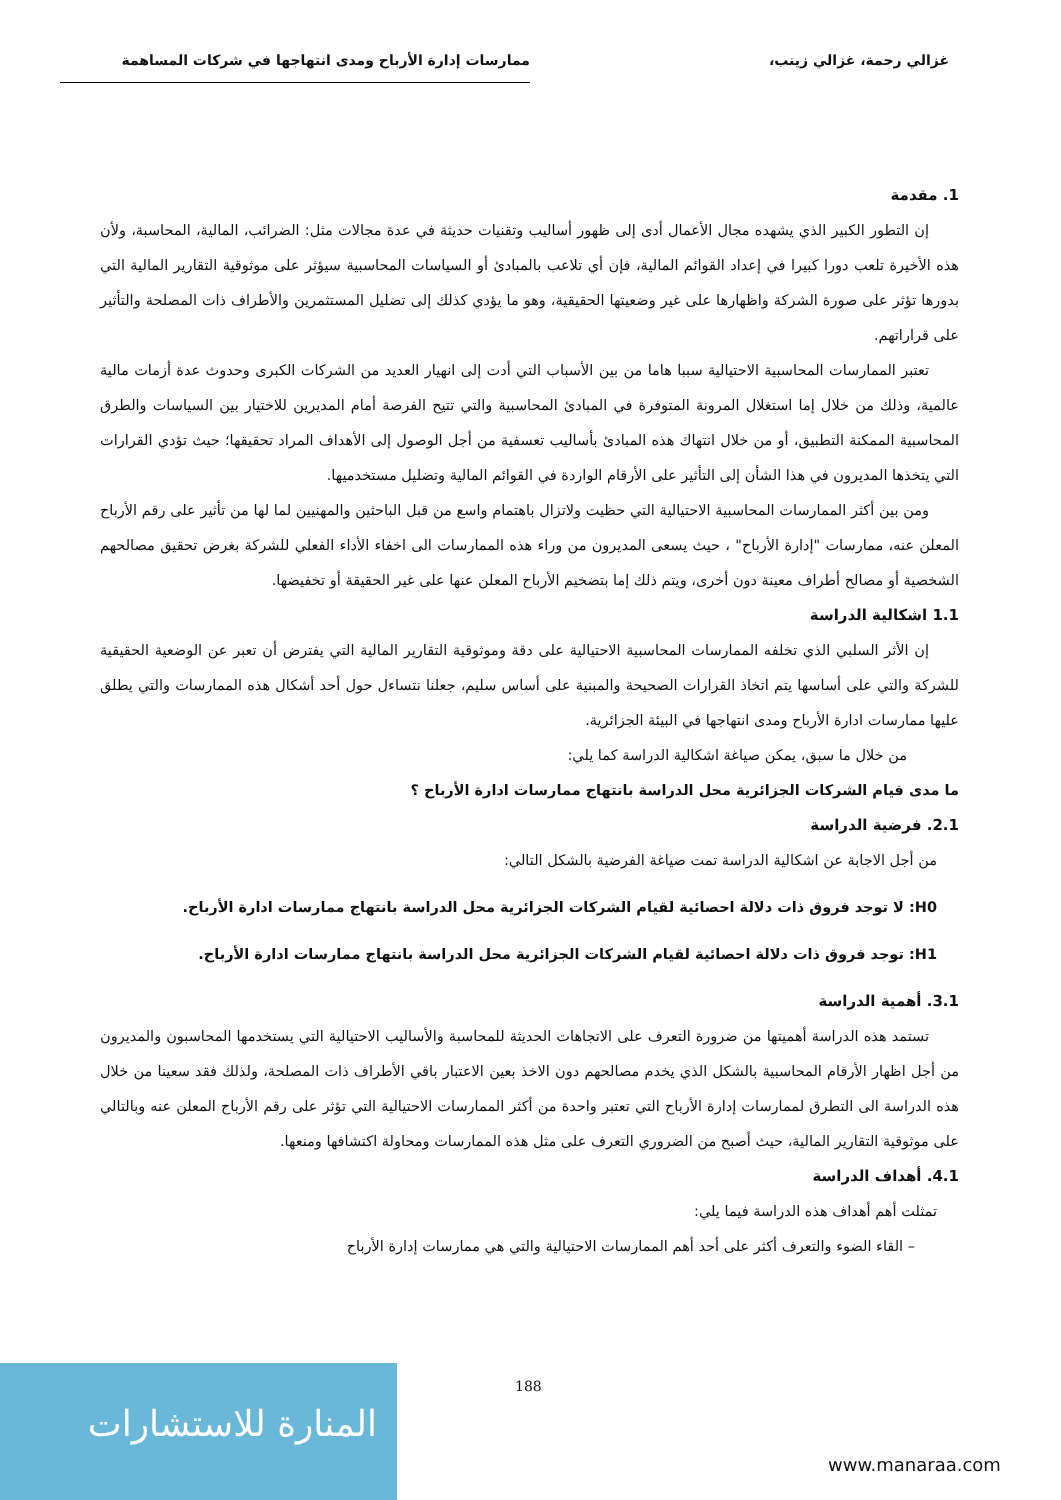غزالي رحمة، غزالي زينب، ممارسات إدارة الأرباح ومدى انتهاجها في شركات المساهمة
1. مقدمة
إن التطور الكبير الذي يشهده مجال الأعمال أدى إلى ظهور أساليب وتقنيات حديثة في عدة مجالات مثل: الضرائب، المالية، المحاسبة، ولأن هذه الأخيرة تلعب دورا كبيرا في إعداد القوائم المالية، فإن أي تلاعب بالمبادئ أو السياسات المحاسبية سيؤثر على موثوقية التقارير المالية التي بدورها تؤثر على صورة الشركة واظهارها على غير وضعيتها الحقيقية، وهو ما يؤدي كذلك إلى تضليل المستثمرين والأطراف ذات المصلحة والتأثير على قراراتهم.
تعتبر الممارسات المحاسبية الاحتيالية سببا هاما من بين الأسباب التي أدت إلى انهيار العديد من الشركات الكبرى وحدوث عدة أزمات مالية عالمية، وذلك من خلال إما استغلال المرونة المتوفرة في المبادئ المحاسبية والتي تتيح الفرصة أمام المديرين للاختيار بين السياسات والطرق المحاسبية الممكنة التطبيق، أو من خلال انتهاك هذه المبادئ بأساليب تعسفية من أجل الوصول إلى الأهداف المراد تحقيقها؛ حيث تؤدي القرارات التي يتخذها المديرون في هذا الشأن إلى التأثير على الأرقام الواردة في القوائم المالية وتضليل مستخدميها.
ومن بين أكثر الممارسات المحاسبية الاحتيالية التي حظيت ولاتزال باهتمام واسع من قبل الباحثين والمهنيين لما لها من تأثير على رقم الأرباح المعلن عنه، ممارسات "إدارة الأرباح" ، حيث يسعى المديرون من وراء هذه الممارسات الى اخفاء الأداء الفعلي للشركة بغرض تحقيق مصالحهم الشخصية أو مصالح أطراف معينة دون أخرى، ويتم ذلك إما بتضخيم الأرباح المعلن عنها على غير الحقيقة أو تخفيضها.
1.1 اشكالية الدراسة
إن الأثر السلبي الذي تخلفه الممارسات المحاسبية الاحتيالية على دقة وموثوقية التقارير المالية التي يفترض أن تعبر عن الوضعية الحقيقية للشركة والتي على أساسها يتم اتخاذ القرارات الصحيحة والمبنية على أساس سليم، جعلنا نتساءل حول أحد أشكال هذه الممارسات والتي يطلق عليها ممارسات ادارة الأرباح ومدى انتهاجها في البيئة الجزائرية.
من خلال ما سبق، يمكن صياغة اشكالية الدراسة كما يلي:
ما مدى قيام الشركات الجزائرية محل الدراسة بانتهاج ممارسات ادارة الأرباح ؟
2.1. فرضية الدراسة
من أجل الاجابة عن اشكالية الدراسة تمت صياغة الفرضية بالشكل التالي:
H0: لا توجد فروق ذات دلالة احصائية لقيام الشركات الجزائرية محل الدراسة بانتهاج ممارسات ادارة الأرباح.
H1: توجد فروق ذات دلالة احصائية لقيام الشركات الجزائرية محل الدراسة بانتهاج ممارسات ادارة الأرباح.
3.1. أهمية الدراسة
تستمد هذه الدراسة أهميتها من ضرورة التعرف على الاتجاهات الحديثة للمحاسبة والأساليب الاحتيالية التي يستخدمها المحاسبون والمديرون من أجل اظهار الأرقام المحاسبية بالشكل الذي يخدم مصالحهم دون الاخذ بعين الاعتبار باقي الأطراف ذات المصلحة، ولذلك فقد سعينا من خلال هذه الدراسة الى التطرق لممارسات إدارة الأرباح التي تعتبر واحدة من أكثر الممارسات الاحتيالية التي تؤثر على رقم الأرباح المعلن عنه وبالتالي على موثوقية التقارير المالية، حيث أصبح من الضروري التعرف على مثل هذه الممارسات ومحاولة اكتشافها ومنعها.
4.1. أهداف الدراسة
تمثلت أهم أهداف هذه الدراسة فيما يلي:
– القاء الضوء والتعرف أكثر على أحد أهم الممارسات الاحتيالية والتي هي ممارسات إدارة الأرباح
المنارة للاستشارات
188
www.manaraa.com